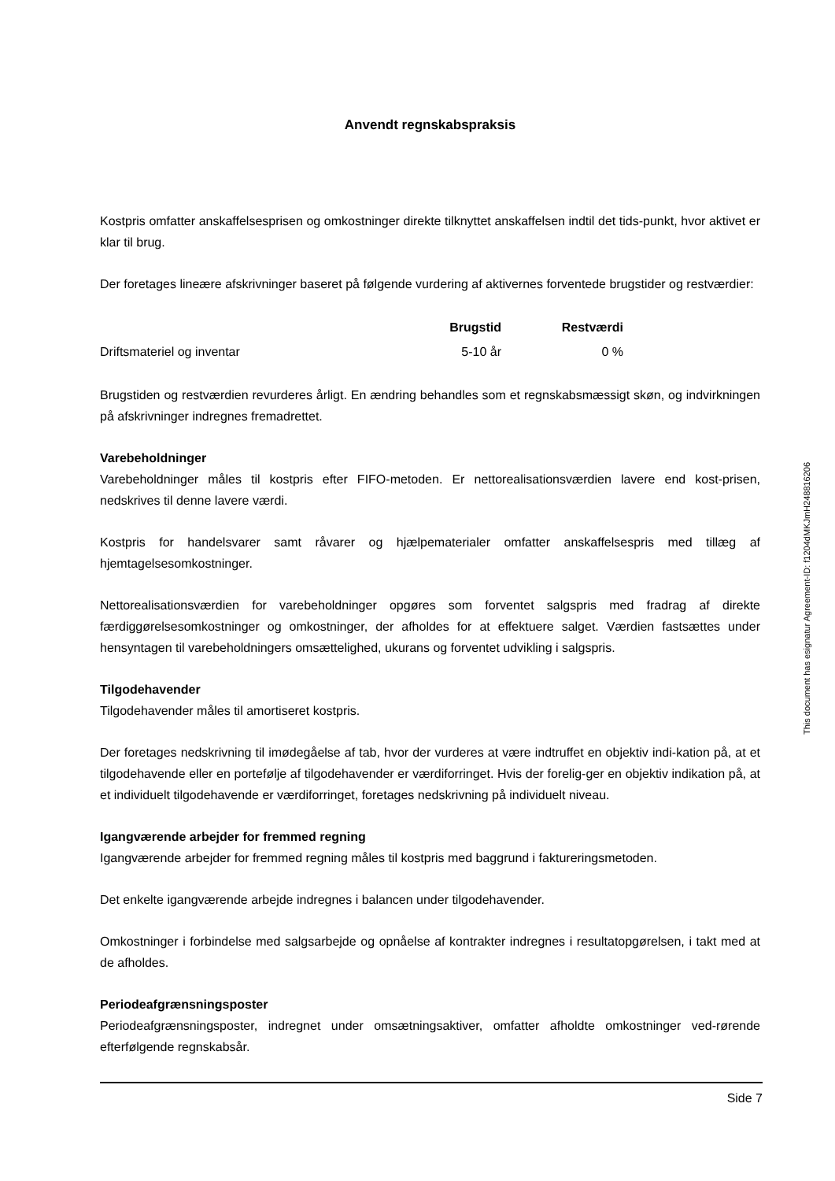Anvendt regnskabspraksis
Kostpris omfatter anskaffelsesprisen og omkostninger direkte tilknyttet anskaffelsen indtil det tids-punkt, hvor aktivet er klar til brug.
Der foretages lineære afskrivninger baseret på følgende vurdering af aktivernes forventede brugstider og restværdier:
| | Brugstid | Restværdi |
| --- | --- | --- |
| Driftsmateriel og inventar | 5-10 år | 0 % |
Brugstiden og restværdien revurderes årligt. En ændring behandles som et regnskabsmæssigt skøn, og indvirkningen på afskrivninger indregnes fremadrettet.
Varebeholdninger
Varebeholdninger måles til kostpris efter FIFO-metoden. Er nettorealisationsværdien lavere end kost-prisen, nedskrives til denne lavere værdi.
Kostpris for handelsvarer samt råvarer og hjælpematerialer omfatter anskaffelsespris med tillæg af hjemtagelsesomkostninger.
Nettorealisationsværdien for varebeholdninger opgøres som forventet salgspris med fradrag af direkte færdiggørelsesomkostninger og omkostninger, der afholdes for at effektuere salget. Værdien fastsættes under hensyntagen til varebeholdningers omsættelighed, ukurans og forventet udvikling i salgspris.
Tilgodehavender
Tilgodehavender måles til amortiseret kostpris.
Der foretages nedskrivning til imødegåelse af tab, hvor der vurderes at være indtruffet en objektiv indi-kation på, at et tilgodehavende eller en portefølje af tilgodehavender er værdiforringet. Hvis der forelig-ger en objektiv indikation på, at et individuelt tilgodehavende er værdiforringet, foretages nedskrivning på individuelt niveau.
Igangværende arbejder for fremmed regning
Igangværende arbejder for fremmed regning måles til kostpris med baggrund i faktureringsmetoden.
Det enkelte igangværende arbejde indregnes i balancen under tilgodehavender.
Omkostninger i forbindelse med salgsarbejde og opnåelse af kontrakter indregnes i resultatopgørelsen, i takt med at de afholdes.
Periodeafgrænsningsposter
Periodeafgrænsningsposter, indregnet under omsætningsaktiver, omfatter afholdte omkostninger ved-rørende efterfølgende regnskabsår.
This document has esignatur Agreement-ID: f1204dMKJmH248816206
Side 7